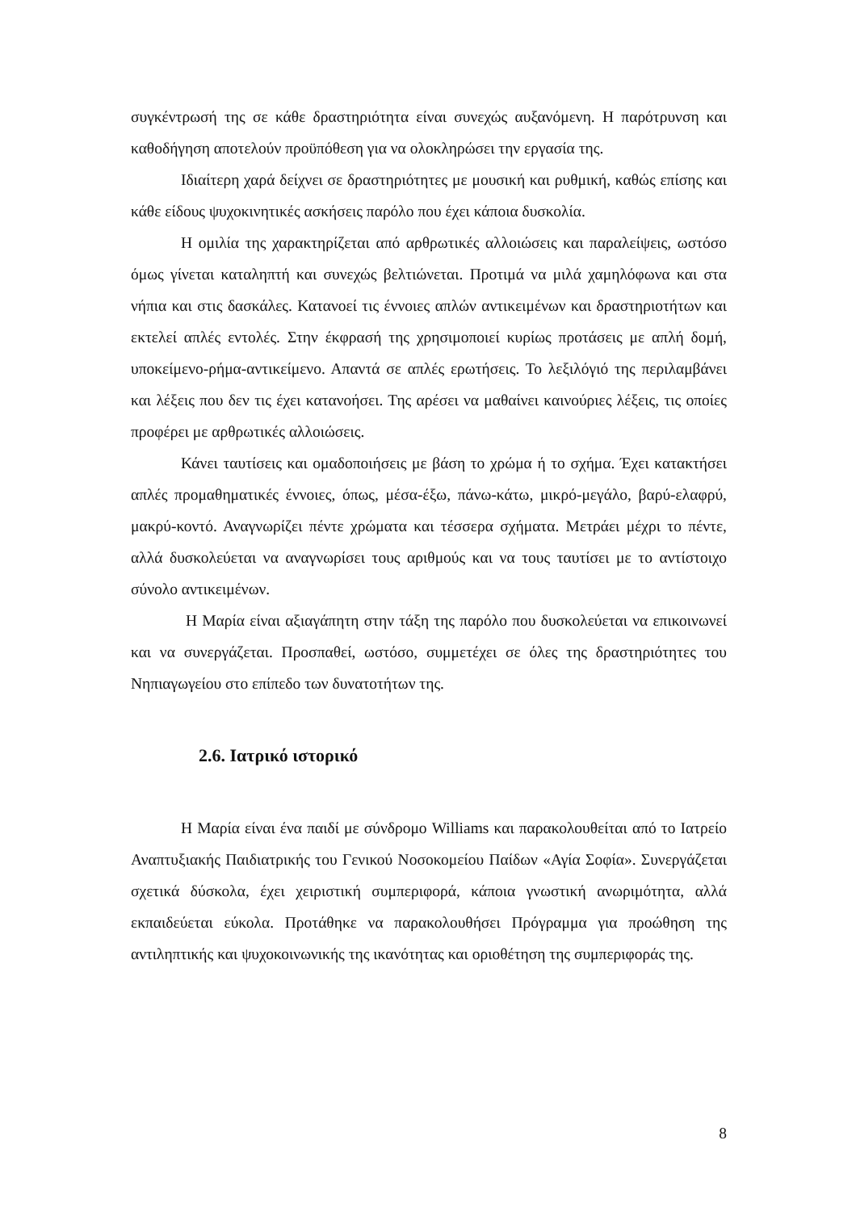συγκέντρωσή της σε κάθε δραστηριότητα είναι συνεχώς αυξανόμενη. Η παρότρυνση και καθοδήγηση αποτελούν προϋπόθεση για να ολοκληρώσει την εργασία της.
Ιδιαίτερη χαρά δείχνει σε δραστηριότητες με μουσική και ρυθμική, καθώς επίσης και κάθε είδους ψυχοκινητικές ασκήσεις παρόλο που έχει κάποια δυσκολία.
Η ομιλία της χαρακτηρίζεται από αρθρωτικές αλλοιώσεις και παραλείψεις, ωστόσο όμως γίνεται καταληπτή και συνεχώς βελτιώνεται. Προτιμά να μιλά χαμηλόφωνα και στα νήπια και στις δασκάλες. Κατανοεί τις έννοιες απλών αντικειμένων και δραστηριοτήτων και εκτελεί απλές εντολές. Στην έκφρασή της χρησιμοποιεί κυρίως προτάσεις με απλή δομή, υποκείμενο-ρήμα-αντικείμενο. Απαντά σε απλές ερωτήσεις. Το λεξιλόγιό της περιλαμβάνει και λέξεις που δεν τις έχει κατανοήσει. Της αρέσει να μαθαίνει καινούριες λέξεις, τις οποίες προφέρει με αρθρωτικές αλλοιώσεις.
Κάνει ταυτίσεις και ομαδοποιήσεις με βάση το χρώμα ή το σχήμα. Έχει κατακτήσει απλές προμαθηματικές έννοιες, όπως, μέσα-έξω, πάνω-κάτω, μικρό-μεγάλο, βαρύ-ελαφρύ, μακρύ-κοντό. Αναγνωρίζει πέντε χρώματα και τέσσερα σχήματα. Μετράει μέχρι το πέντε, αλλά δυσκολεύεται να αναγνωρίσει τους αριθμούς και να τους ταυτίσει με το αντίστοιχο σύνολο αντικειμένων.
Η Μαρία είναι αξιαγάπητη στην τάξη της παρόλο που δυσκολεύεται να επικοινωνεί και να συνεργάζεται. Προσπαθεί, ωστόσο, συμμετέχει σε όλες της δραστηριότητες του Νηπιαγωγείου στο επίπεδο των δυνατοτήτων της.
2.6. Ιατρικό ιστορικό
Η Μαρία είναι ένα παιδί με σύνδρομο Williams και παρακολουθείται από το Ιατρείο Αναπτυξιακής Παιδιατρικής του Γενικού Νοσοκομείου Παίδων «Αγία Σοφία». Συνεργάζεται σχετικά δύσκολα, έχει χειριστική συμπεριφορά, κάποια γνωστική ανωριμότητα, αλλά εκπαιδεύεται εύκολα. Προτάθηκε να παρακολουθήσει Πρόγραμμα για προώθηση της αντιληπτικής και ψυχοκοινωνικής της ικανότητας και οριοθέτηση της συμπεριφοράς της.
8